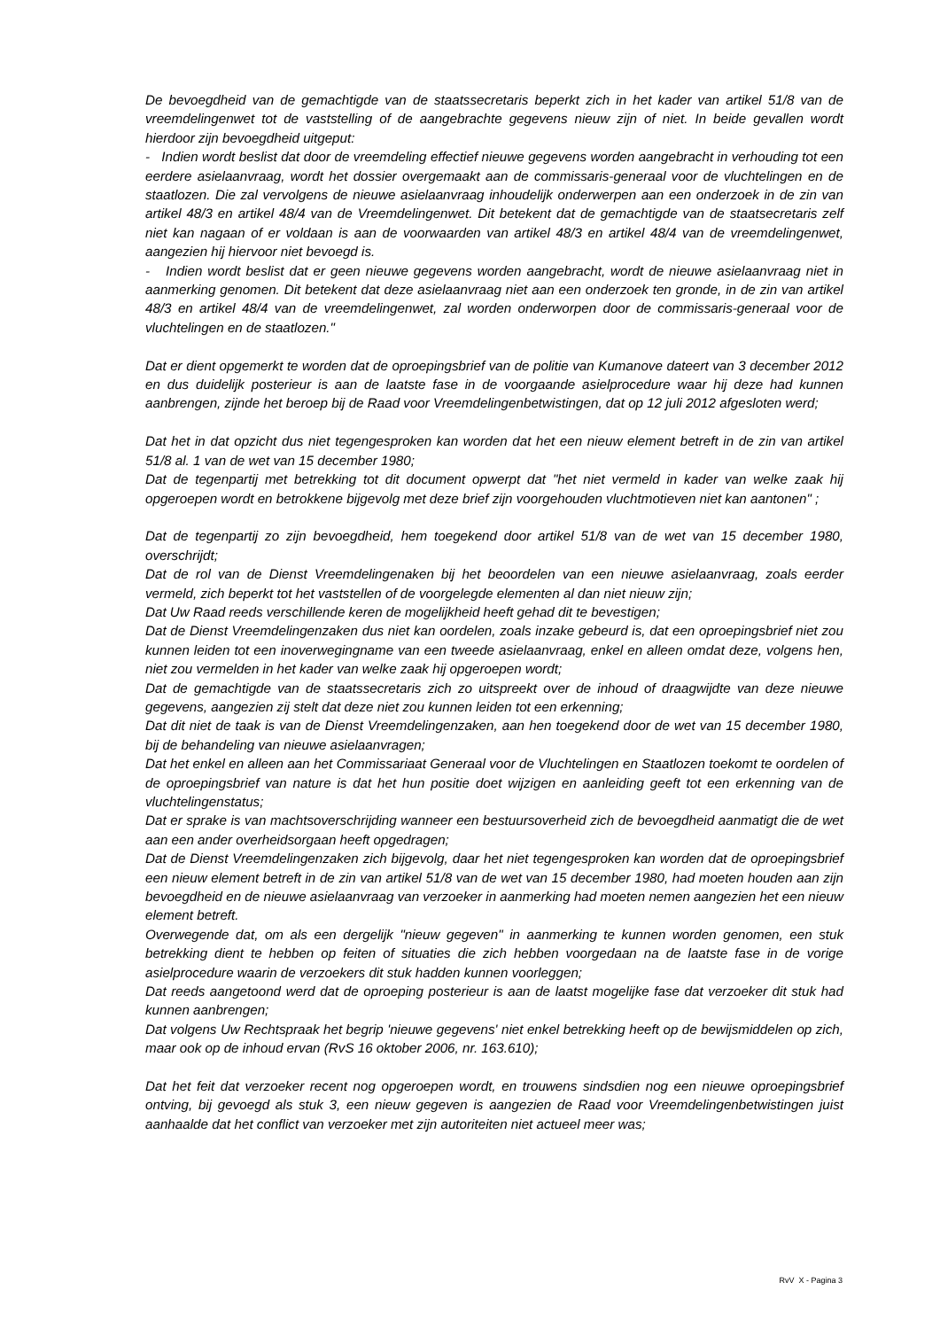De bevoegdheid van de gemachtigde van de staatssecretaris beperkt zich in het kader van artikel 51/8 van de vreemdelingenwet tot de vaststelling of de aangebrachte gegevens nieuw zijn of niet. In beide gevallen wordt hierdoor zijn bevoegdheid uitgeput:
- Indien wordt beslist dat door de vreemdeling effectief nieuwe gegevens worden aangebracht in verhouding tot een eerdere asielaanvraag, wordt het dossier overgemaakt aan de commissaris-generaal voor de vluchtelingen en de staatlozen. Die zal vervolgens de nieuwe asielaanvraag inhoudelijk onderwerpen aan een onderzoek in de zin van artikel 48/3 en artikel 48/4 van de Vreemdelingenwet. Dit betekent dat de gemachtigde van de staatsecretaris zelf niet kan nagaan of er voldaan is aan de voorwaarden van artikel 48/3 en artikel 48/4 van de vreemdelingenwet, aangezien hij hiervoor niet bevoegd is.
- Indien wordt beslist dat er geen nieuwe gegevens worden aangebracht, wordt de nieuwe asielaanvraag niet in aanmerking genomen. Dit betekent dat deze asielaanvraag niet aan een onderzoek ten gronde, in de zin van artikel 48/3 en artikel 48/4 van de vreemdelingenwet, zal worden onderworpen door de commissaris-generaal voor de vluchtelingen en de staatlozen."
Dat er dient opgemerkt te worden dat de oproepingsbrief van de politie van Kumanove dateert van 3 december 2012 en dus duidelijk posterieur is aan de laatste fase in de voorgaande asielprocedure waar hij deze had kunnen aanbrengen, zijnde het beroep bij de Raad voor Vreemdelingenbetwistingen, dat op 12 juli 2012 afgesloten werd;
Dat het in dat opzicht dus niet tegengesproken kan worden dat het een nieuw element betreft in de zin van artikel 51/8 al. 1 van de wet van 15 december 1980;
Dat de tegenpartij met betrekking tot dit document opwerpt dat "het niet vermeld in kader van welke zaak hij opgeroepen wordt en betrokkene bijgevolg met deze brief zijn voorgehouden vluchtmotieven niet kan aantonen" ;
Dat de tegenpartij zo zijn bevoegdheid, hem toegekend door artikel 51/8 van de wet van 15 december 1980, overschrijdt;
Dat de rol van de Dienst Vreemdelingenaken bij het beoordelen van een nieuwe asielaanvraag, zoals eerder vermeld, zich beperkt tot het vaststellen of de voorgelegde elementen al dan niet nieuw zijn;
Dat Uw Raad reeds verschillende keren de mogelijkheid heeft gehad dit te bevestigen;
Dat de Dienst Vreemdelingenzaken dus niet kan oordelen, zoals inzake gebeurd is, dat een oproepingsbrief niet zou kunnen leiden tot een inoverwegingname van een tweede asielaanvraag, enkel en alleen omdat deze, volgens hen, niet zou vermelden in het kader van welke zaak hij opgeroepen wordt;
Dat de gemachtigde van de staatssecretaris zich zo uitspreekt over de inhoud of draagwijdte van deze nieuwe gegevens, aangezien zij stelt dat deze niet zou kunnen leiden tot een erkenning;
Dat dit niet de taak is van de Dienst Vreemdelingenzaken, aan hen toegekend door de wet van 15 december 1980, bij de behandeling van nieuwe asielaanvragen;
Dat het enkel en alleen aan het Commissariaat Generaal voor de Vluchtelingen en Staatlozen toekomt te oordelen of de oproepingsbrief van nature is dat het hun positie doet wijzigen en aanleiding geeft tot een erkenning van de vluchtelingenstatus;
Dat er sprake is van machtsoverschrijding wanneer een bestuursoverheid zich de bevoegdheid aanmatigt die de wet aan een ander overheidsorgaan heeft opgedragen;
Dat de Dienst Vreemdelingenzaken zich bijgevolg, daar het niet tegengesproken kan worden dat de oproepingsbrief een nieuw element betreft in de zin van artikel 51/8 van de wet van 15 december 1980, had moeten houden aan zijn bevoegdheid en de nieuwe asielaanvraag van verzoeker in aanmerking had moeten nemen aangezien het een nieuw element betreft.
Overwegende dat, om als een dergelijk "nieuw gegeven" in aanmerking te kunnen worden genomen, een stuk betrekking dient te hebben op feiten of situaties die zich hebben voorgedaan na de laatste fase in de vorige asielprocedure waarin de verzoekers dit stuk hadden kunnen voorleggen;
Dat reeds aangetoond werd dat de oproeping posterieur is aan de laatst mogelijke fase dat verzoeker dit stuk had kunnen aanbrengen;
Dat volgens Uw Rechtspraak het begrip 'nieuwe gegevens' niet enkel betrekking heeft op de bewijsmiddelen op zich, maar ook op de inhoud ervan (RvS 16 oktober 2006, nr. 163.610);
Dat het feit dat verzoeker recent nog opgeroepen wordt, en trouwens sindsdien nog een nieuwe oproepingsbrief ontving, bij gevoegd als stuk 3, een nieuw gegeven is aangezien de Raad voor Vreemdelingenbetwistingen juist aanhaalde dat het conflict van verzoeker met zijn autoriteiten niet actueel meer was;
RvV X - Pagina 3